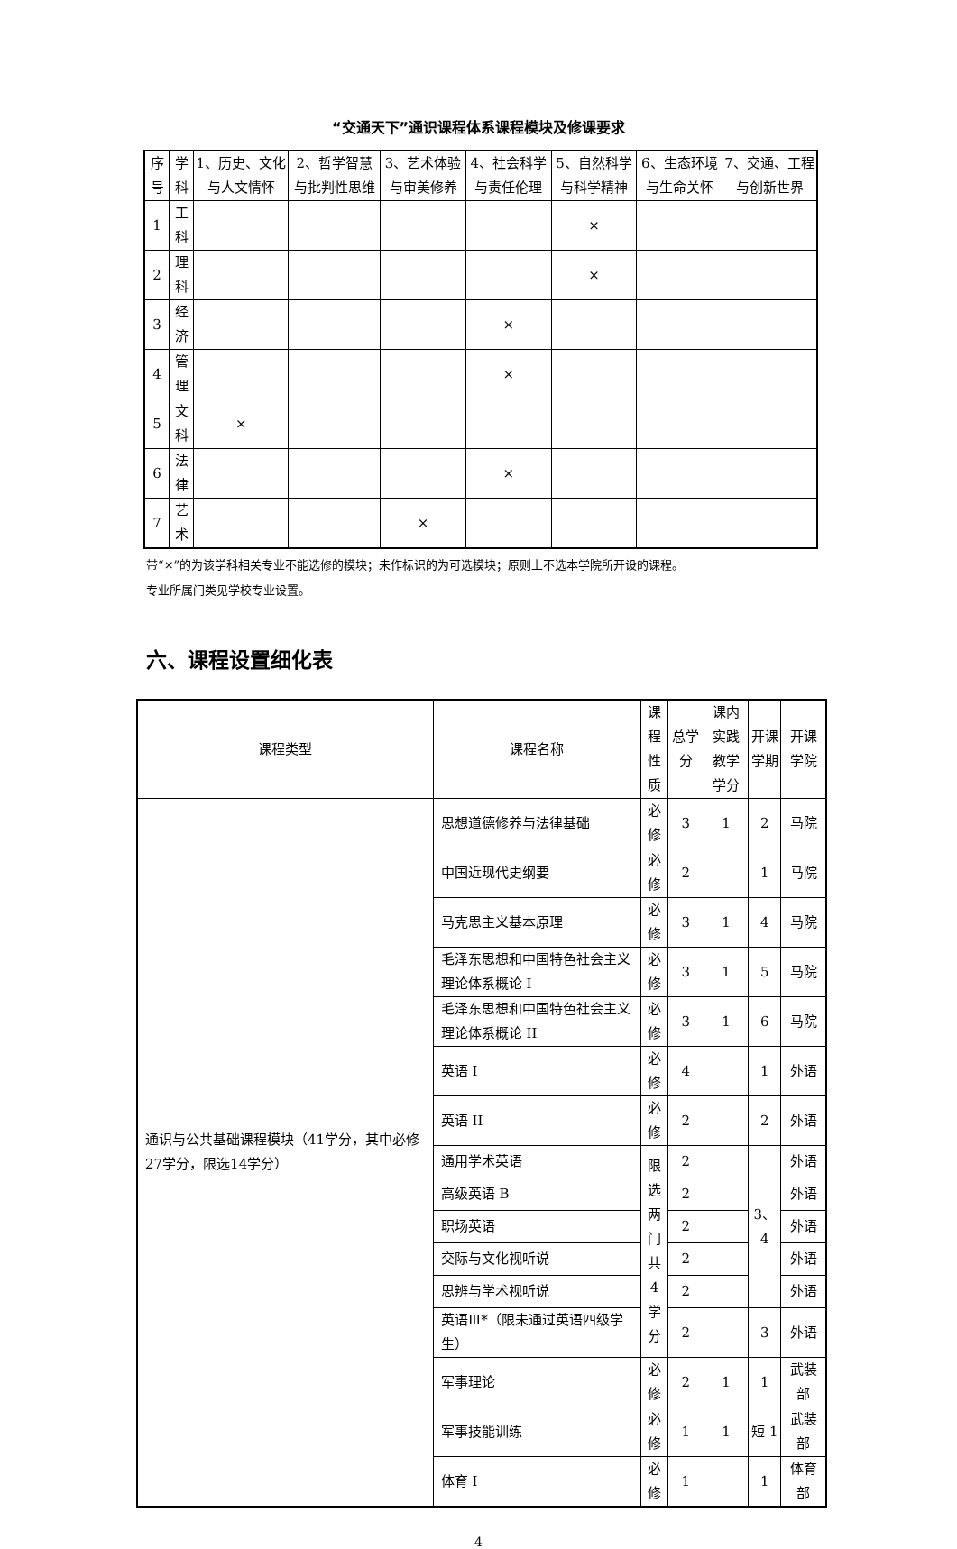“交通天下”通识课程体系课程模块及修课要求
| 序号 | 学科 | 1、历史、文化与人文情怀 | 2、哲学智慧与批判性思维 | 3、艺术体验与审美修养 | 4、社会科学与责任伦理 | 5、自然科学与科学精神 | 6、生态环境与生命关怀 | 7、交通、工程与创新世界 |
| --- | --- | --- | --- | --- | --- | --- | --- | --- |
| 1 | 工科 | | | | | × | | |
| 2 | 理科 | | | | | × | | |
| 3 | 经济 | | | | × | | | |
| 4 | 管理 | | | | × | | | |
| 5 | 文科 | × | | | | | | |
| 6 | 法律 | | | | × | | | |
| 7 | 艺术 | | | × | | | | |
带“×”的为该学科相关专业不能选修的模块；未作标识的为可选模块；原则上不选本学院所开设的课程。
专业所属门类见学校专业设置。
六、课程设置细化表
| 课程类型 | 课程名称 | 课程 性质 | 总学分 | 课内实践 教学学分 | 开课 学期 | 开课学院 |
| --- | --- | --- | --- | --- | --- | --- |
| 通识与公共基础课程模块（41学分，其中必修27学分，限选14学分） | 思想道德修养与法律基础 | 必修 | 3 | 1 | 2 | 马院 |
| | 中国近现代史纲要 | 必修 | 2 | | 1 | 马院 |
| | 马克思主义基本原理 | 必修 | 3 | 1 | 4 | 马院 |
| | 毛泽东思想和中国特色社会主义理论体系概论 I | 必修 | 3 | 1 | 5 | 马院 |
| | 毛泽东思想和中国特色社会主义理论体系概论 II | 必修 | 3 | 1 | 6 | 马院 |
| | 英语 I | 必修 | 4 | | 1 | 外语 |
| | 英语 II | 必修 | 2 | | 2 | 外语 |
| | 通用学术英语 | 限选 两门 共 4 学分 | 2 | | 3、4 | 外语 |
| | 高级英语 B | | 2 | | | 外语 |
| | 职场英语 | | 2 | | | 外语 |
| | 交际与文化视听说 | | 2 | | | 外语 |
| | 思辨与学术视听说 | | 2 | | | 外语 |
| | 英语Ⅲ*（限未通过英语四级学生） | | 2 | | 3 | 外语 |
| | 军事理论 | 必修 | 2 | 1 | 1 | 武装部 |
| | 军事技能训练 | 必修 | 1 | 1 | 短 1 | 武装部 |
| | 体育 I | 必修 | 1 | | 1 | 体育部 |
4